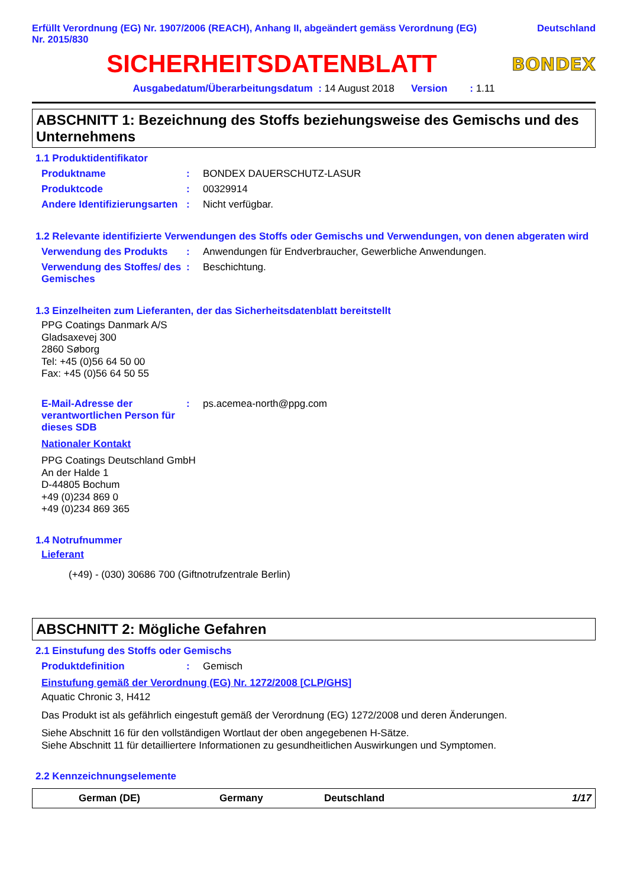Erfüllt Verordnung (EG) Nr. 1907/2006 (REACH), Anhang II, abgeändert gemäss Verordnung (EG)
Nr. 2015/830
Deutschland
SICHERHEITSDATENBLATT
BONDEX
Ausgabedatum/Überarbeitungsdatum : 14 August 2018 Version : 1.11
ABSCHNITT 1: Bezeichnung des Stoffs beziehungsweise des Gemischs und des Unternehmens
1.1 Produktidentifikator
Produktname : BONDEX DAUERSCHUTZ-LASUR
Produktcode : 00329914
Andere Identifizierungsarten
: Nicht verfügbar.
1.2 Relevante identifizierte Verwendungen des Stoffs oder Gemischs und Verwendungen, von denen abgeraten wird
Verwendung des Produkts : Anwendungen für Endverbraucher, Gewerbliche Anwendungen.
Verwendung des Stoffes/ des Gemisches
: Beschichtung.
1.3 Einzelheiten zum Lieferanten, der das Sicherheitsdatenblatt bereitstellt
PPG Coatings Danmark A/S
Gladsaxevej 300
2860 Søborg
Tel: +45 (0)56 64 50 00
Fax: +45 (0)56 64 50 55
E-Mail-Adresse der verantwortlichen Person für dieses SDB
: ps.acemea-north@ppg.com
Nationaler Kontakt
PPG Coatings Deutschland GmbH
An der Halde 1
D-44805 Bochum
+49 (0)234 869 0
+49 (0)234 869 365
1.4 Notrufnummer
Lieferant
(+49) - (030) 30686 700 (Giftnotrufzentrale Berlin)
ABSCHNITT 2: Mögliche Gefahren
2.1 Einstufung des Stoffs oder Gemischs
Produktdefinition : Gemisch
Einstufung gemäß der Verordnung (EG) Nr. 1272/2008 [CLP/GHS]
Aquatic Chronic 3, H412
Das Produkt ist als gefährlich eingestuft gemäß der Verordnung (EG) 1272/2008 und deren Änderungen.
Siehe Abschnitt 16 für den vollständigen Wortlaut der oben angegebenen H-Sätze.
Siehe Abschnitt 11 für detailliertere Informationen zu gesundheitlichen Auswirkungen und Symptomen.
2.2 Kennzeichnungselemente
German (DE) Germany Deutschland 1/17